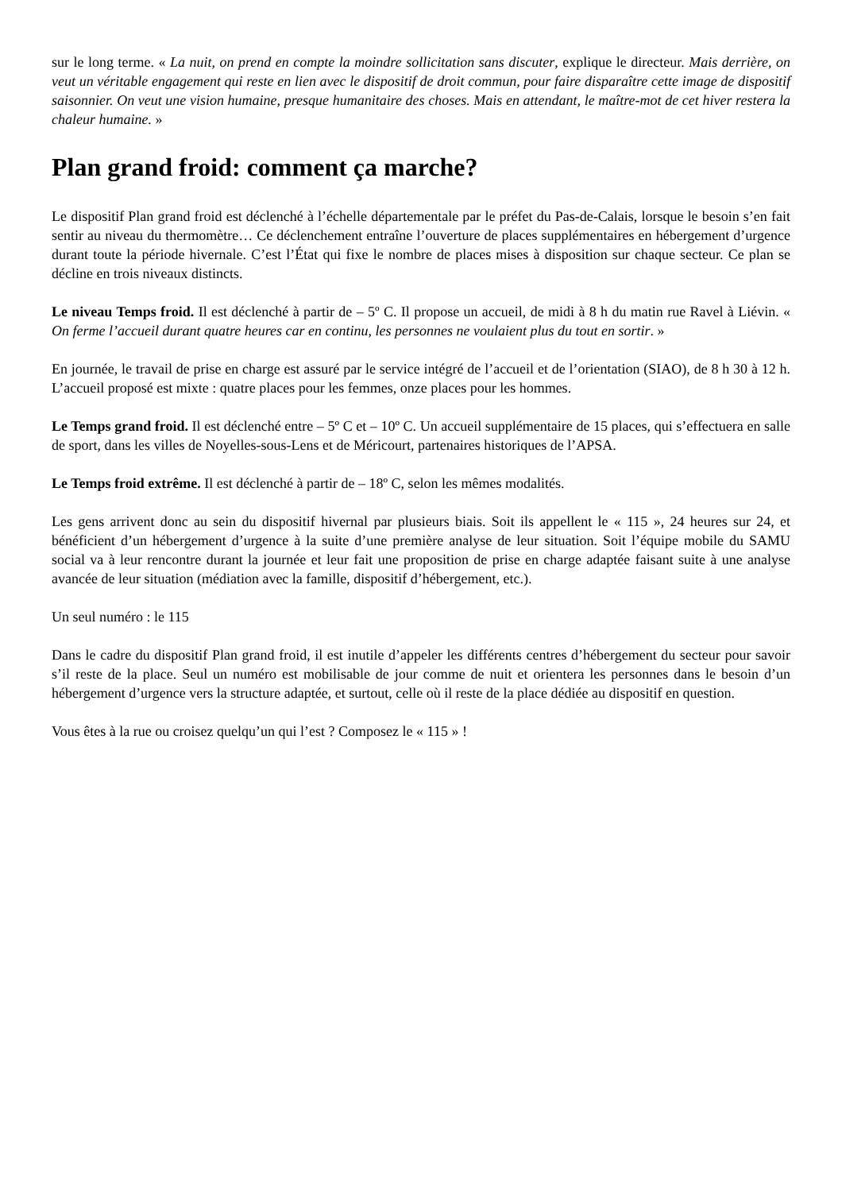sur le long terme. « La nuit, on prend en compte la moindre sollicitation sans discuter, explique le directeur. Mais derrière, on veut un véritable engagement qui reste en lien avec le dispositif de droit commun, pour faire disparaître cette image de dispositif saisonnier. On veut une vision humaine, presque humanitaire des choses. Mais en attendant, le maître-mot de cet hiver restera la chaleur humaine. »
Plan grand froid: comment ça marche?
Le dispositif Plan grand froid est déclenché à l’échelle départementale par le préfet du Pas-de-Calais, lorsque le besoin s’en fait sentir au niveau du thermomètre… Ce déclenchement entraîne l’ouverture de places supplémentaires en hébergement d’urgence durant toute la période hivernale. C’est l’État qui fixe le nombre de places mises à disposition sur chaque secteur. Ce plan se décline en trois niveaux distincts.
Le niveau Temps froid. Il est déclenché à partir de – 5º C. Il propose un accueil, de midi à 8 h du matin rue Ravel à Liévin. « On ferme l’accueil durant quatre heures car en continu, les personnes ne voulaient plus du tout en sortir. »
En journée, le travail de prise en charge est assuré par le service intégré de l’accueil et de l’orientation (SIAO), de 8 h 30 à 12 h. L’accueil proposé est mixte : quatre places pour les femmes, onze places pour les hommes.
Le Temps grand froid. Il est déclenché entre – 5º C et – 10º C. Un accueil supplémentaire de 15 places, qui s’effectuera en salle de sport, dans les villes de Noyelles-sous-Lens et de Méricourt, partenaires historiques de l’APSA.
Le Temps froid extrême. Il est déclenché à partir de – 18º C, selon les mêmes modalités.
Les gens arrivent donc au sein du dispositif hivernal par plusieurs biais. Soit ils appellent le « 115 », 24 heures sur 24, et bénéficient d’un hébergement d’urgence à la suite d’une première analyse de leur situation. Soit l’équipe mobile du SAMU social va à leur rencontre durant la journée et leur fait une proposition de prise en charge adaptée faisant suite à une analyse avancée de leur situation (médiation avec la famille, dispositif d’hébergement, etc.).
Un seul numéro : le 115
Dans le cadre du dispositif Plan grand froid, il est inutile d’appeler les différents centres d’hébergement du secteur pour savoir s’il reste de la place. Seul un numéro est mobilisable de jour comme de nuit et orientera les personnes dans le besoin d’un hébergement d’urgence vers la structure adaptée, et surtout, celle où il reste de la place dédiée au dispositif en question.
Vous êtes à la rue ou croisez quelqu’un qui l’est ? Composez le « 115 » !